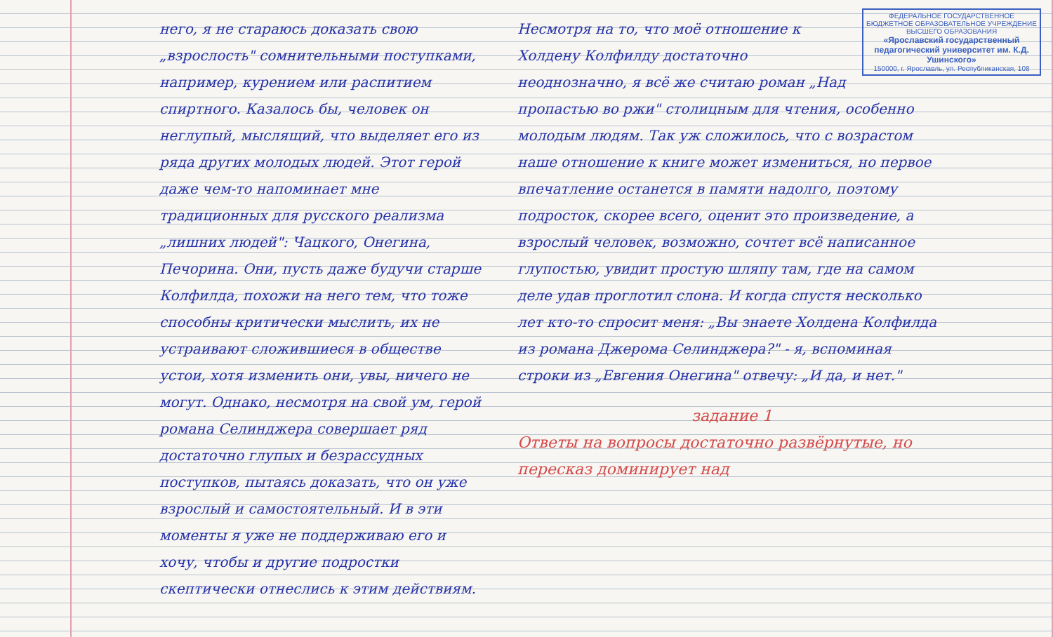него, я не стараюсь доказать свою „взрослость" сомнительными поступками, например, курением или распитием спиртного. Казалось бы, человек он неглупый, мыслящий, что выделяет его из ряда других молодых людей. Этот герой даже чем-то напоминает мне традиционных для русского реализма „лишних людей": Чацкого, Онегина, Печорина. Они, пусть даже будучи старше Колфилда, похожи на него тем, что тоже способны критически мыслить, их не устраивают сложившиеся в обществе устои, хотя изменить они, увы, ничего не могут. Однако, несмотря на свой ум, герой романа Селинджера совершает ряд достаточно глупых и безрассудных поступков, пытаясь доказать, что он уже взрослый и самостоятельный. И в эти моменты я уже не поддерживаю его и хочу, чтобы и другие подростки скептически отнеслись к этим действиям.
ФЕДЕРАЛЬНОЕ ГОСУДАРСТВЕННОЕ БЮДЖЕТНОЕ ОБРАЗОВАТЕЛЬНОЕ УЧРЕЖДЕНИЕ ВЫСШЕГО ОБРАЗОВАНИЯ
«Ярославский государственный педагогический университет им. К.Д. Ушинского»
150000, г. Ярославль, ул. Республиканская, 108
Несмотря на то, что моё отношение к Холдену Колфилду достаточно неоднозначно, я всё же считаю роман „Над пропастью во ржи" столицным для чтения, особенно молодым людям. Так уж сложилось, что с возрастом наше отношение к книге может измениться, но первое впечатление останется в памяти надолго, поэтому подросток, скорее всего, оценит это произведение, а взрослый человек, возможно, сочтет всё написанное глупостью, увидит простую шляпу там, где на самом деле удав проглотил слона. И когда спустя несколько лет кто-то спросит меня: „Вы знаете Холдена Колфилда из романа Джерома Селинджера?" - я, вспоминая строки из „Евгения Онегина" отвечу: „И да, и нет."
задание 1
Ответы на вопросы достаточно развёрнутые, но пересказ доминирует над